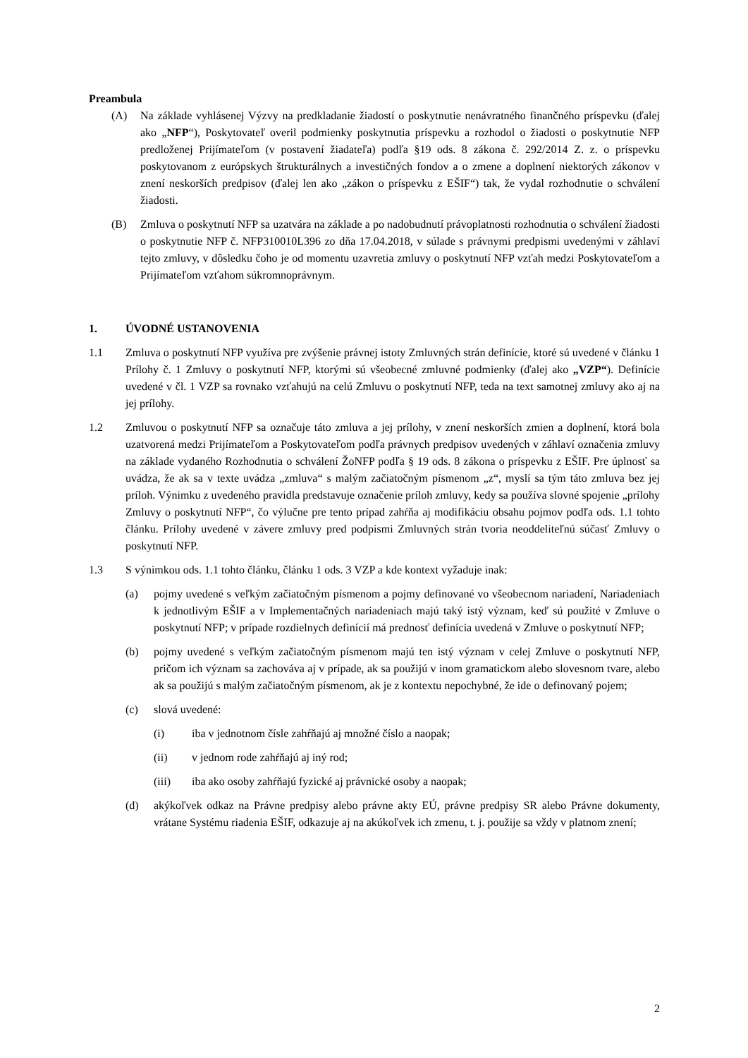Preambula
(A) Na základe vyhlásenej Výzvy na predkladanie žiadostí o poskytnutie nenávratného finančného príspevku (ďalej ako „NFP“), Poskytovateľ overil podmienky poskytnutia príspevku a rozhodol o žiadosti o poskytnutie NFP predloženej Prijímateľom (v postavení žiadateľa) podľa §19 ods. 8 zákona č. 292/2014 Z. z. o príspevku poskytovanom z európskych štrukturálnych a investičných fondov a o zmene a doplnení niektorých zákonov v znení neskorších predpisov (ďalej len ako „zákon o príspevku z EŠIF“) tak, že vydal rozhodnutie o schválení žiadosti.
(B) Zmluva o poskytnutí NFP sa uzatvára na základe a po nadobudnutí právoplatnosti rozhodnutia o schválení žiadosti o poskytnutie NFP č. NFP310010L396 zo dňa 17.04.2018, v súlade s právnymi predpismi uvedenými v záhlaví tejto zmluvy, v dôsledku čoho je od momentu uzavretia zmluvy o poskytnutí NFP vzťah medzi Poskytovateľom a Prijímateľom vzťahom súkromnoprávnym.
1. ÚVODNÉ USTANOVENIA
1.1 Zmluva o poskytnutí NFP využíva pre zvýšenie právnej istoty Zmluvných strán definície, ktoré sú uvedené v článku 1 Prílohy č. 1 Zmluvy o poskytnutí NFP, ktorými sú všeobecné zmluvné podmienky (ďalej ako „VZP“). Definície uvedené v čl. 1 VZP sa rovnako vzťahujú na celú Zmluvu o poskytnutí NFP, teda na text samotnej zmluvy ako aj na jej prílohy.
1.2 Zmluvou o poskytnutí NFP sa označuje táto zmluva a jej prílohy, v znení neskorších zmien a doplnení, ktorá bola uzatvorená medzi Prijímateľom a Poskytovateľom podľa právnych predpisov uvedených v záhlaví označenia zmluvy na základe vydaného Rozhodnutia o schválení ŽoNFP podľa § 19 ods. 8 zákona o príspevku z EŠIF. Pre úplnosť sa uvádza, že ak sa v texte uvádza „zmluva“ s malým začiatočným písmenom „z“, myslí sa tým táto zmluva bez jej príloh. Výnimku z uvedeného pravidla predstavuje označenie príloh zmluvy, kedy sa používa slovné spojenie „prílohy Zmluvy o poskytnutí NFP“, čo výlučne pre tento prípad zahŕňa aj modifikáciu obsahu pojmov podľa ods. 1.1 tohto článku. Prílohy uvedené v závere zmluvy pred podpismi Zmluvných strán tvoria neoddeliteľnú súčasť Zmluvy o poskytnutí NFP.
1.3 S výnimkou ods. 1.1 tohto článku, článku 1 ods. 3 VZP a kde kontext vyžaduje inak:
(a) pojmy uvedené s veľkým začiatočným písmenom a pojmy definované vo všeobecnom nariadení, Nariadeniach k jednotlivým EŠIF a v Implementačných nariadeniach majú taký istý význam, keď sú použité v Zmluve o poskytnutí NFP; v prípade rozdielnych definícií má prednosť definícia uvedená v Zmluve o poskytnutí NFP;
(b) pojmy uvedené s veľkým začiatočným písmenom majú ten istý význam v celej Zmluve o poskytnutí NFP, pričom ich význam sa zachováva aj v prípade, ak sa použijú v inom gramatickom alebo slovesnom tvare, alebo ak sa použijú s malým začiatočným písmenom, ak je z kontextu nepochybné, že ide o definovaný pojem;
(c) slová uvedené:
(i) iba v jednotnom čísle zahŕňajú aj množné číslo a naopak;
(ii) v jednom rode zahŕňajú aj iný rod;
(iii) iba ako osoby zahŕňajú fyzické aj právnické osoby a naopak;
(d) akýkoľvek odkaz na Právne predpisy alebo právne akty EÚ, právne predpisy SR alebo Právne dokumenty, vrátane Systému riadenia EŠIF, odkazuje aj na akúkoľvek ich zmenu, t. j. použije sa vždy v platnom znení;
2